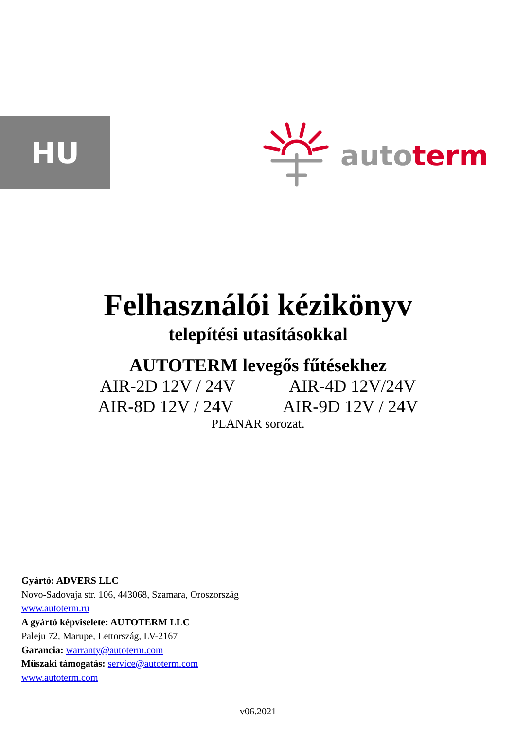HU autoterm
Felhasználói kézikönyv
telepítési utasításokkal
AUTOTERM levegős fűtésekhez
AIR-2D 12V / 24V AIR-4D 12V/24V
AIR-8D 12V / 24V AIR-9D 12V / 24V
PLANAR sorozat.
Gyártó: ADVERS LLC
Novo-Sadovaja str. 106, 443068, Szamara, Oroszország
www.autoterm.ru
A gyártó képviselete: AUTOTERM LLC
Paleju 72, Marupe, Lettország, LV-2167
Garancia: warranty@autoterm.com
Műszaki támogatás: service@autoterm.com
www.autoterm.com
v06.2021